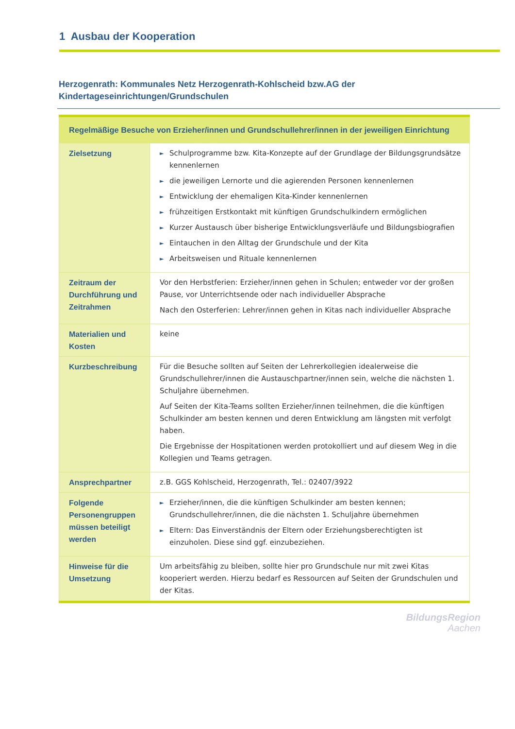1 Ausbau der Kooperation
Herzogenrath: Kommunales Netz Herzogenrath-Kohlscheid bzw.AG der Kindertageseinrichtungen/Grundschulen
| Regelmäßige Besuche von Erzieher/innen und Grundschullehrer/innen in der jeweiligen Einrichtung | |
| --- | --- |
| Zielsetzung | ► Schulprogramme bzw. Kita-Konzepte auf der Grundlage der Bildungsgrundsätze kennenlernen ► die jeweiligen Lernorte und die agierenden Personen kennenlernen ► Entwicklung der ehemaligen Kita-Kinder kennenlernen ► frühzeitigen Erstkontakt mit künftigen Grundschulkindern ermöglichen ► Kurzer Austausch über bisherige Entwicklungsverläufe und Bildungsbiografien ► Eintauchen in den Alltag der Grundschule und der Kita ► Arbeitsweisen und Rituale kennenlernen |
| Zeitraum der Durchführung und Zeitrahmen | Vor den Herbstferien: Erzieher/innen gehen in Schulen; entweder vor der großen Pause, vor Unterrichtsende oder nach individueller Absprache Nach den Osterferien: Lehrer/innen gehen in Kitas nach individueller Absprache |
| Materialien und Kosten | keine |
| Kurzbeschreibung | Für die Besuche sollten auf Seiten der Lehrerkollegien idealerweise die Grundschullehrer/innen die Austauschpartner/innen sein, welche die nächsten 1. Schuljahre übernehmen. Auf Seiten der Kita-Teams sollten Erzieher/innen teilnehmen, die die künftigen Schulkinder am besten kennen und deren Entwicklung am längsten mit verfolgt haben. Die Ergebnisse der Hospitationen werden protokolliert und auf diesem Weg in die Kollegien und Teams getragen. |
| Ansprechpartner | z.B. GGS Kohlscheid, Herzogenrath, Tel.: 02407/3922 |
| Folgende Personengruppen müssen beteiligt werden | ► Erzieher/innen, die die künftigen Schulkinder am besten kennen; Grundschullehrer/innen, die die nächsten 1. Schuljahre übernehmen ► Eltern: Das Einverständnis der Eltern oder Erziehungsberechtigten ist einzuholen. Diese sind ggf. einzubeziehen. |
| Hinweise für die Umsetzung | Um arbeitsfähig zu bleiben, sollte hier pro Grundschule nur mit zwei Kitas kooperiert werden. Hierzu bedarf es Ressourcen auf Seiten der Grundschulen und der Kitas. |
BildungsRegion
Aachen